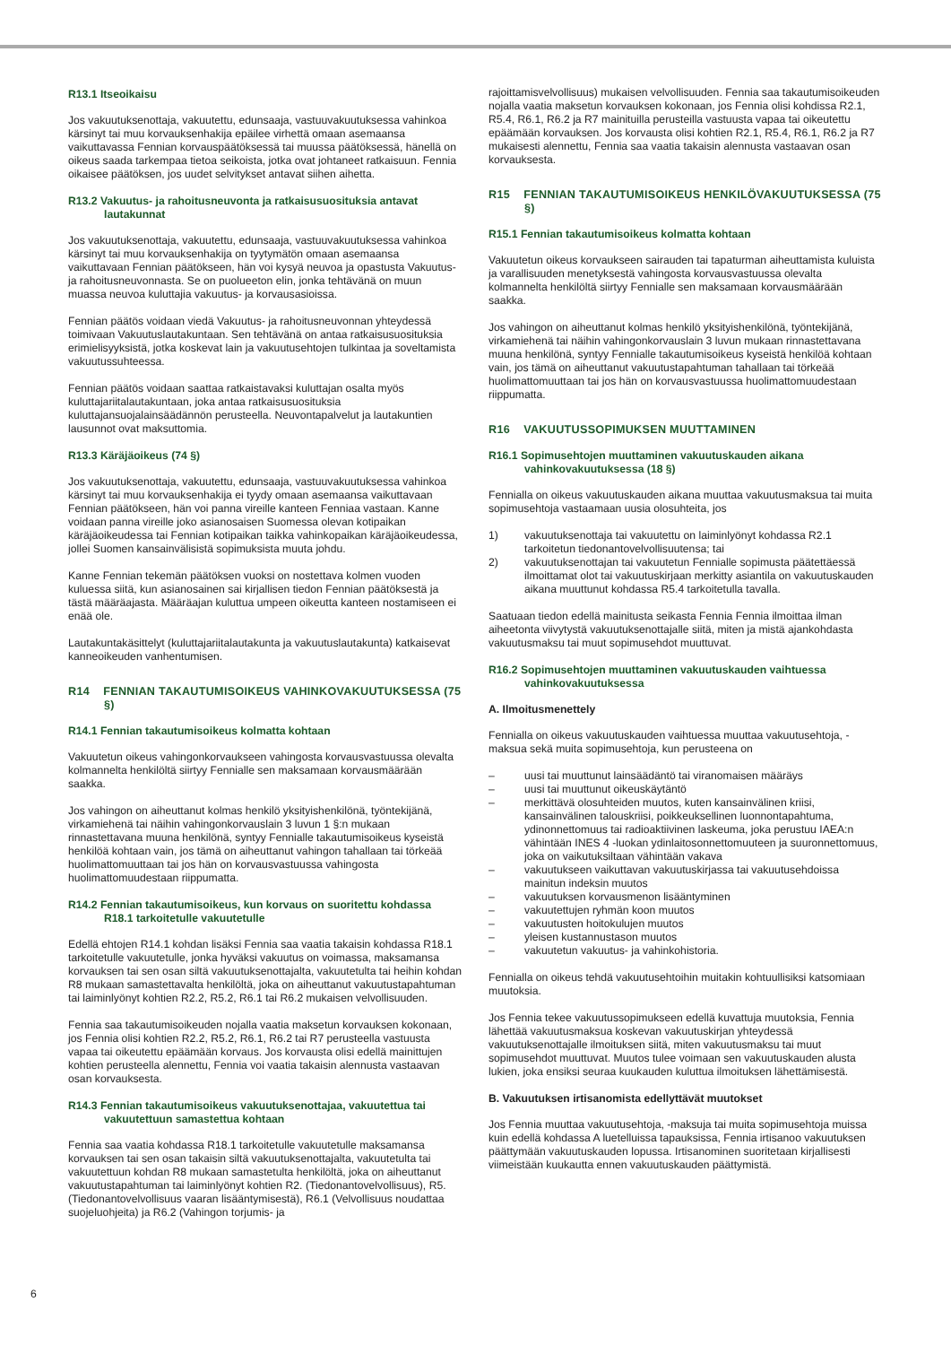R13.1 Itseoikaisu
Jos vakuutuksenottaja, vakuutettu, edunsaaja, vastuuvakuutuksessa vahinkoa kärsinyt tai muu korvauksenhakija epäilee virhettä omaan asemaansa vaikuttavassa Fennian korvauspäätöksessä tai muussa päätöksessä, hänellä on oikeus saada tarkempaa tietoa seikoista, jotka ovat johtaneet ratkaisuun. Fennia oikaisee päätöksen, jos uudet selvitykset antavat siihen aihetta.
R13.2 Vakuutus- ja rahoitusneuvonta ja ratkaisusuosituksia antavat lautakunnat
Jos vakuutuksenottaja, vakuutettu, edunsaaja, vastuuvakuutuksessa vahinkoa kärsinyt tai muu korvauksenhakija on tyytymätön omaan asemaansa vaikuttavaan Fennian päätökseen, hän voi kysyä neuvoa ja opastusta Vakuutus-ja rahoitusneuvonnasta. Se on puolueeton elin, jonka tehtävänä on muun muassa neuvoa kuluttajia vakuutus- ja korvausasioissa.
Fennian päätös voidaan viedä Vakuutus- ja rahoitusneuvonnan yhteydessä toimivaan Vakuutuslautakuntaan. Sen tehtävänä on antaa ratkaisusuosituksia erimielisyyksistä, jotka koskevat lain ja vakuutusehtojen tulkintaa ja soveltamista vakuutussuhteessa.
Fennian päätös voidaan saattaa ratkaistavaksi kuluttajan osalta myös kuluttajariitalautakuntaan, joka antaa ratkaisusuosituksia kuluttajansuojalainsäädännön perusteella. Neuvontapalvelut ja lautakuntien lausunnot ovat maksuttomia.
R13.3 Käräjäoikeus (74 §)
Jos vakuutuksenottaja, vakuutettu, edunsaaja, vastuuvakuutuksessa vahinkoa kärsinyt tai muu korvauksenhakija ei tyydy omaan asemaansa vaikuttavaan Fennian päätökseen, hän voi panna vireille kanteen Fenniaa vastaan. Kanne voidaan panna vireille joko asianosaisen Suomessa olevan kotipaikan käräjäoikeudessa tai Fennian kotipaikan taikka vahinkopaikan käräjäoikeudessa, jollei Suomen kansainvälisistä sopimuksista muuta johdu.
Kanne Fennian tekemän päätöksen vuoksi on nostettava kolmen vuoden kuluessa siitä, kun asianosainen sai kirjallisen tiedon Fennian päätöksestä ja tästä määräajasta. Määräajan kuluttua umpeen oikeutta kanteen nostamiseen ei enää ole.
Lautakuntakäsittelyt (kuluttajariitalautakunta ja vakuutuslautakunta) katkaisevat kanneoikeuden vanhentumisen.
R14 FENNIAN TAKAUTUMISOIKEUS VAHINKO­VAKUUTUKSESSA (75 §)
R14.1 Fennian takautumisoikeus kolmatta kohtaan
Vakuutetun oikeus vahingonkorvaukseen vahingosta korvausvastuussa olevalta kolmannelta henkilöltä siirtyy Fennialle sen maksamaan korvausmäärään saakka.
Jos vahingon on aiheuttanut kolmas henkilö yksityishenkilönä, työntekijänä, virkamiehenä tai näihin vahingonkorvauslain 3 luvun 1 §:n mukaan rinnastettavana muuna henkilönä, syntyy Fennialle takautumisoikeus kyseistä henkilöä kohtaan vain, jos tämä on aiheuttanut vahingon tahallaan tai törkeää huolimattomuuttaan tai jos hän on korvausvastuussa vahingosta huolimattomuudestaan riippumatta.
R14.2 Fennian takautumisoikeus, kun korvaus on suoritettu kohdassa R18.1 tarkoitetulle vakuutetulle
Edellä ehtojen R14.1 kohdan lisäksi Fennia saa vaatia takaisin kohdassa R18.1 tarkoitetulle vakuutetulle, jonka hyväksi vakuutus on voimassa, maksamansa korvauksen tai sen osan siltä vakuutuksenottajalta, vakuutetulta tai heihin kohdan R8 mukaan samastettavalta henkilöltä, joka on aiheuttanut vakuutustapahtuman tai laiminlyönyt kohtien R2.2, R5.2, R6.1 tai R6.2 mukaisen velvollisuuden.
Fennia saa takautumisoikeuden nojalla vaatia maksetun korvauksen kokonaan, jos Fennia olisi kohtien R2.2, R5.2, R6.1, R6.2 tai R7 perusteella vastuusta vapaa tai oikeutettu epäämään korvaus. Jos korvausta olisi edellä mainittujen kohtien perusteella alennettu, Fennia voi vaatia takaisin alennusta vastaavan osan korvauksesta.
R14.3 Fennian takautumisoikeus vakuutuksenottajaa, vakuutettua tai vakuutettuun samastettua kohtaan
Fennia saa vaatia kohdassa R18.1 tarkoitetulle vakuutetulle maksamansa korvauksen tai sen osan takaisin siltä vakuutuksenottajalta, vakuutetulta tai vakuutettuun kohdan R8 mukaan samastetulta henkilöltä, joka on aiheuttanut vakuutustapahtuman tai laiminlyönyt kohtien R2. (Tiedonantovelvollisuus), R5. (Tiedonantovelvollisuus vaaran lisääntymisestä), R6.1 (Velvollisuus noudattaa suojeluohjeita) ja R6.2 (Vahingon torjumis- ja
rajoittamisvelvollisuus) mukaisen velvollisuuden. Fennia saa takautumisoikeuden nojalla vaatia maksetun korvauksen kokonaan, jos Fennia olisi kohdissa R2.1, R5.4, R6.1, R6.2 ja R7 mainituilla perusteilla vastuusta vapaa tai oikeutettu epäämään korvauksen. Jos korvausta olisi kohtien R2.1, R5.4, R6.1, R6.2 ja R7 mukaisesti alennettu, Fennia saa vaatia takaisin alennusta vastaavan osan korvauksesta.
R15 FENNIAN TAKAUTUMISOIKEUS HENKILÖ­VAKUUTUKSESSA (75 §)
R15.1 Fennian takautumisoikeus kolmatta kohtaan
Vakuutetun oikeus korvaukseen sairauden tai tapaturman aiheuttamista kuluista ja varallisuuden menetyksestä vahingosta korvausvastuussa olevalta kolmannelta henkilöltä siirtyy Fennialle sen maksamaan korvausmäärään saakka.
Jos vahingon on aiheuttanut kolmas henkilö yksityishenkilönä, työntekijänä, virkamiehenä tai näihin vahingonkorvauslain 3 luvun mukaan rinnastettavana muuna henkilönä, syntyy Fennialle takautumisoikeus kyseistä henkilöä kohtaan vain, jos tämä on aiheuttanut vakuutustapahtuman tahallaan tai törkeää huolimattomuuttaan tai jos hän on korvausvastuussa huolimattomuudestaan riippumatta.
R16 VAKUUTUSSOPIMUKSEN MUUTTAMINEN
R16.1 Sopimusehtojen muuttaminen vakuutuskauden aikana vahinkovakuutuksessa (18 §)
Fennialla on oikeus vakuutuskauden aikana muuttaa vakuutusmaksua tai muita sopimusehtoja vastaamaan uusia olosuhteita, jos
1) vakuutuksenottaja tai vakuutettu on laiminlyönyt kohdassa R2.1 tarkoitetun tiedonantovelvollisuutensa; tai
2) vakuutuksenottajan tai vakuutetun Fennialle sopimusta päätettäessä ilmoittamat olot tai vakuutuskirjaan merkitty asiantila on vakuutuskauden aikana muuttunut kohdassa R5.4 tarkoitetulla tavalla.
Saatuaan tiedon edellä mainitusta seikasta Fennia Fennia ilmoittaa ilman aiheetonta viivytystä vakuutuksenottajalle siitä, miten ja mistä ajankohdasta vakuutusmaksu tai muut sopimusehdot muuttuvat.
R16.2 Sopimusehtojen muuttaminen vakuutuskauden vaihtuessa vahinkovakuutuksessa
A. Ilmoitusmenettely
Fennialla on oikeus vakuutuskauden vaihtuessa muuttaa vakuutusehtoja, -maksua sekä muita sopimusehtoja, kun perusteena on
– uusi tai muuttunut lainsäädäntö tai viranomaisen määräys
– uusi tai muuttunut oikeuskäytäntö
– merkittävä olosuhteiden muutos, kuten kansainvälinen kriisi, kansainvälinen talouskriisi, poikkeuksellinen luonnontapahtuma, ydinonnettomuus tai radioaktiivinen laskeuma, joka perustuu IAEA:n vähintään INES 4 -luokan ydinlaitosonnettomuuteen ja suuronnettomuus, joka on vaikutuksiltaan vähintään vakava
– vakuutukseen vaikuttavan vakuutuskirjassa tai vakuutusehdoissa mainitun indeksin muutos
– vakuutuksen korvausmenon lisääntyminen
– vakuutettujen ryhmän koon muutos
– vakuutusten hoitokulujen muutos
– yleisen kustannustason muutos
– vakuutetun vakuutus- ja vahinkohistoria.
Fennialla on oikeus tehdä vakuutusehtoihin muitakin kohtuullisiksi katsomiaan muutoksia.
Jos Fennia tekee vakuutussopimukseen edellä kuvattuja muutoksia, Fennia lähettää vakuutusmaksua koskevan vakuutuskirjan yhteydessä vakuutuksenottajalle ilmoituksen siitä, miten vakuutusmaksu tai muut sopimusehdot muuttuvat. Muutos tulee voimaan sen vakuutuskauden alusta lukien, joka ensiksi seuraa kuukauden kuluttua ilmoituksen lähettämisestä.
B. Vakuutuksen irtisanomista edellyttävät muutokset
Jos Fennia muuttaa vakuutusehtoja, -maksuja tai muita sopimusehtoja muissa kuin edellä kohdassa A luetelluissa tapauksissa, Fennia irtisanoo vakuutuksen päättymään vakuutuskauden lopussa. Irtisanominen suoritetaan kirjallisesti viimeistään kuukautta ennen vakuutuskauden päättymistä.
6